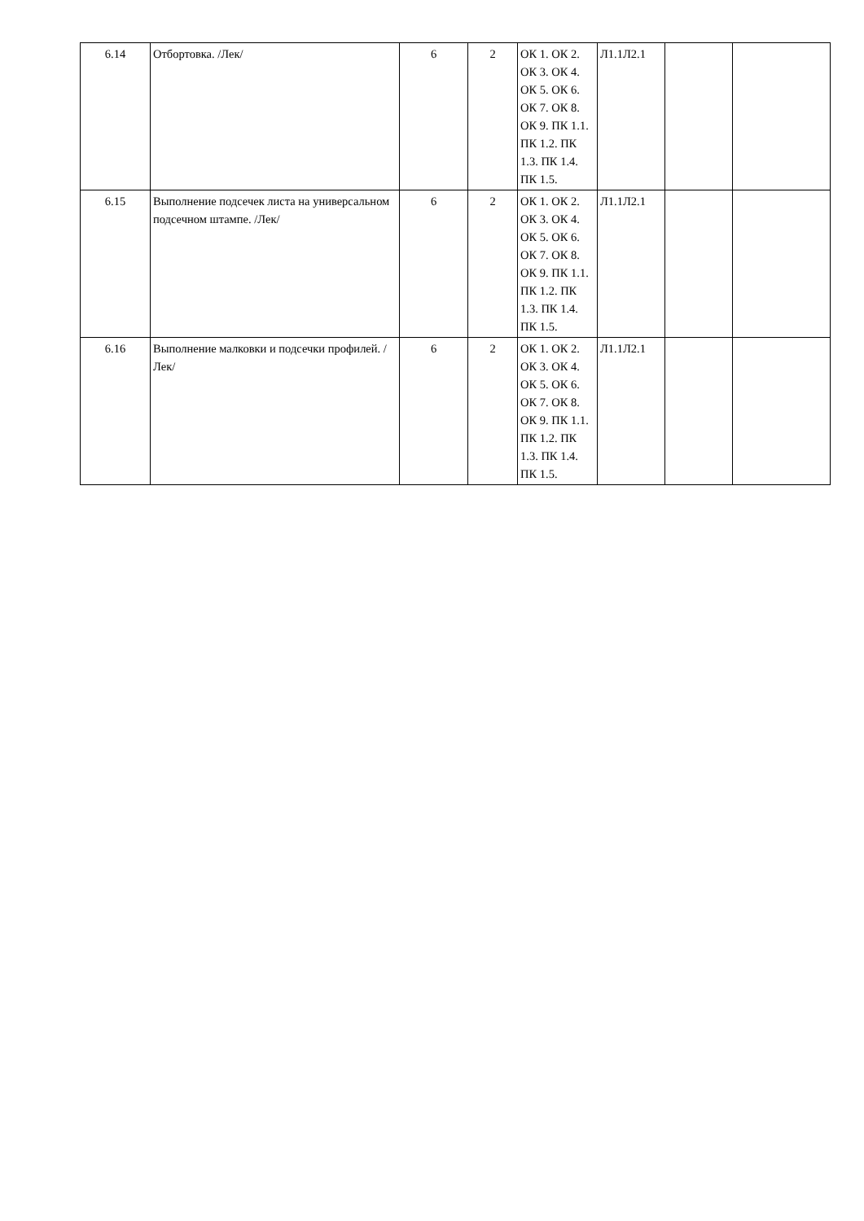| 6.14 | Отбортовка. /Лек/ | 6 | 2 | ОК 1. ОК 2. ОК 3. ОК 4. ОК 5. ОК 6. ОК 7. ОК 8. ОК 9. ПК 1.1. ПК 1.2. ПК 1.3. ПК 1.4. ПК 1.5. | Л1.1Л2.1 | | |
| 6.15 | Выполнение подсечек листа на универсальном подсечном штампе. /Лек/ | 6 | 2 | ОК 1. ОК 2. ОК 3. ОК 4. ОК 5. ОК 6. ОК 7. ОК 8. ОК 9. ПК 1.1. ПК 1.2. ПК 1.3. ПК 1.4. ПК 1.5. | Л1.1Л2.1 | | |
| 6.16 | Выполнение малковки и подсечки профилей. /Лек/ | 6 | 2 | ОК 1. ОК 2. ОК 3. ОК 4. ОК 5. ОК 6. ОК 7. ОК 8. ОК 9. ПК 1.1. ПК 1.2. ПК 1.3. ПК 1.4. ПК 1.5. | Л1.1Л2.1 | | |